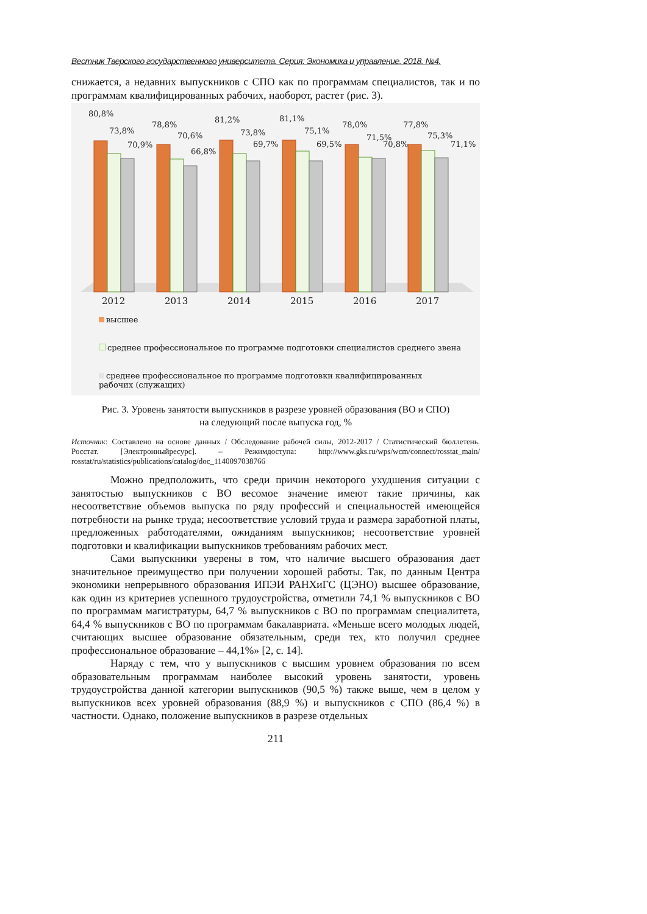Вестник Тверского государственного университета. Серия: Экономика и управление. 2018. №4.
снижается, а недавних выпускников с СПО как по программам специалистов, так и по программам квалифицированных рабочих, наоборот, растет (рис. 3).
80,8%
73,8%
70,9%
2012
78,8%
70,6%
66,8%
2013
81,2%
73,8%
69,7%
2014
81,1%
75,1%
69,5%
2015
78,0%
71,5%
70,8%
2016
77,8%
75,3%
71,1%
2017
высшее
среднее профессиональное по программе подготовки специалистов среднего звена
среднее профессиональное по программе подготовки квалифицированных рабочих (служащих)
Рис. 3. Уровень занятости выпускников в разрезе уровней образования (ВО и СПО)
на следующий после выпуска год, %
Источник: Составлено на основе данных / Обследование рабочей силы, 2012-2017 / Статистический бюллетень. Росстат. [Электронныйресурс]. – Режимдоступа: http://www.gks.ru/wps/wcm/connect/rosstat_main/ rosstat/ru/statistics/publications/catalog/doc_1140097038766
Можно предположить, что среди причин некоторого ухудшения ситуации с занятостью выпускников с ВО весомое значение имеют такие причины, как несоответствие объемов выпуска по ряду профессий и специальностей имеющейся потребности на рынке труда; несоответствие условий труда и размера заработной платы, предложенных работодателями, ожиданиям выпускников; несоответствие уровней подготовки и квалификации выпускников требованиям рабочих мест.
Сами выпускники уверены в том, что наличие высшего образования дает значительное преимущество при получении хорошей работы. Так, по данным Центра экономики непрерывного образования ИПЭИ РАНХиГС (ЦЭНО) высшее образование, как один из критериев успешного трудоустройства, отметили 74,1 % выпускников с ВО по программам магистратуры, 64,7 % выпускников с ВО по программам специалитета, 64,4 % выпускников с ВО по программам бакалавриата. «Меньше всего молодых людей, считающих высшее образование обязательным, среди тех, кто получил среднее профессиональное образование – 44,1%» [2, с. 14].
Наряду с тем, что у выпускников с высшим уровнем образования по всем образовательным программам наиболее высокий уровень занятости, уровень трудоустройства данной категории выпускников (90,5 %) также выше, чем в целом у выпускников всех уровней образования (88,9 %) и выпускников с СПО (86,4 %) в частности. Однако, положение выпускников в разрезе отдельных
211